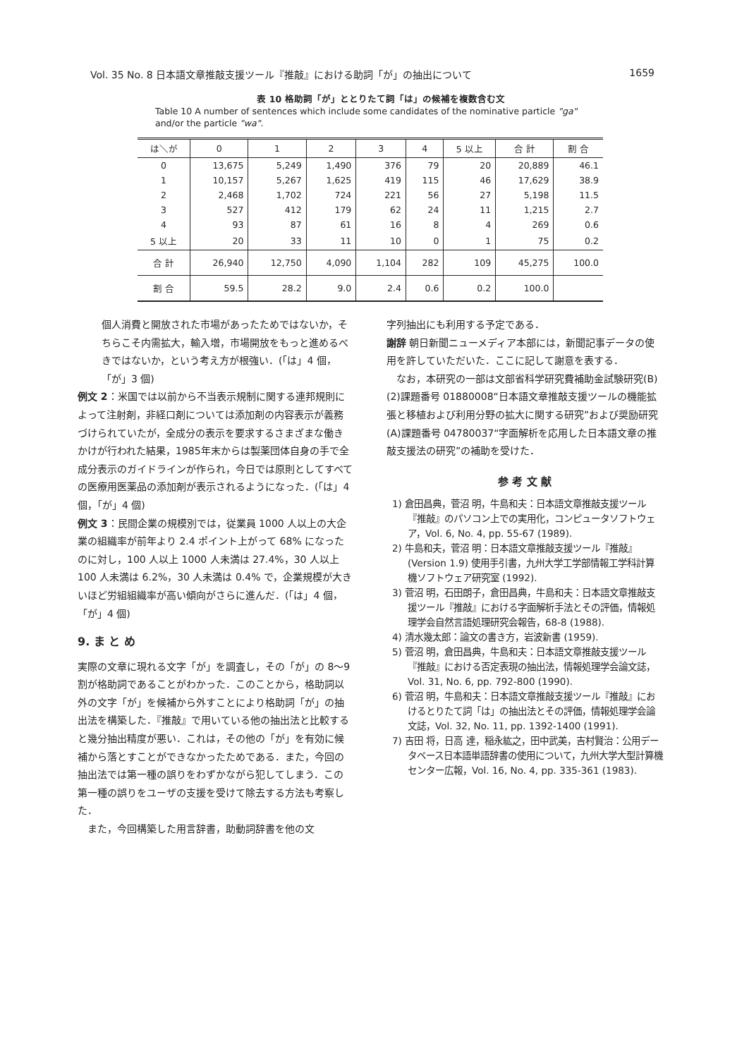Vol. 35 No. 8 日本語文章推敲支援ツール『推敲』における助詞「が」の抽出について 1659
表 10 格助詞「が」ととりたて詞「は」の候補を複数含む文
Table 10 A number of sentences which include some candidates of the nominative particle "ga" and/or the particle "wa".
| は＼が | 0 | 1 | 2 | 3 | 4 | 5 以上 | 合 計 | 割 合 |
| --- | --- | --- | --- | --- | --- | --- | --- | --- |
| 0 | 13,675 | 5,249 | 1,490 | 376 | 79 | 20 | 20,889 | 46.1 |
| 1 | 10,157 | 5,267 | 1,625 | 419 | 115 | 46 | 17,629 | 38.9 |
| 2 | 2,468 | 1,702 | 724 | 221 | 56 | 27 | 5,198 | 11.5 |
| 3 | 527 | 412 | 179 | 62 | 24 | 11 | 1,215 | 2.7 |
| 4 | 93 | 87 | 61 | 16 | 8 | 4 | 269 | 0.6 |
| 5 以上 | 20 | 33 | 11 | 10 | 0 | 1 | 75 | 0.2 |
| 合 計 | 26,940 | 12,750 | 4,090 | 1,104 | 282 | 109 | 45,275 | 100.0 |
| 割 合 | 59.5 | 28.2 | 9.0 | 2.4 | 0.6 | 0.2 | 100.0 | |
個人消費と開放された市場があったためではないか，そちらこそ内需拡大，輸入増，市場開放をもっと進めるべきではないか，という考え方が根強い．(「は」4 個，「が」3 個)
例文 2：米国では以前から不当表示規制に関する連邦規則によって注射剤，非経口剤については添加剤の内容表示が義務づけられていたが，全成分の表示を要求するさまざまな働きかけが行われた結果，1985年末からは製薬団体自身の手で全成分表示のガイドラインが作られ，今日では原則としてすべての医療用医薬品の添加剤が表示されるようになった．(「は」4 個，「が」4 個)
例文 3：民間企業の規模別では，従業員 1000 人以上の大企業の組織率が前年より 2.4 ポイント上がって 68% になったのに対し，100 人以上 1000 人未満は 27.4%，30 人以上 100 人未満は 6.2%，30 人未満は 0.4% で，企業規模が大きいほど労組組織率が高い傾向がさらに進んだ．(「は」4 個，「が」4 個)
9. ま と め
実際の文章に現れる文字「が」を調査し，その「が」の 8～9 割が格助詞であることがわかった．このことから，格助詞以外の文字「が」を候補から外すことにより格助詞「が」の抽出法を構築した．『推敲』で用いている他の抽出法と比較すると幾分抽出精度が悪い．これは，その他の「が」を有効に候補から落とすことができなかったためである．また，今回の抽出法では第一種の誤りをわずかながら犯してしまう．この第一種の誤りをユーザの支援を受けて除去する方法も考察した．
　また，今回構築した用言辞書，助動詞辞書を他の文
字列抽出にも利用する予定である．
謝辞 朝日新聞ニューメディア本部には，新聞記事データの使用を許していただいた．ここに記して謝意を表する．
　なお，本研究の一部は文部省科学研究費補助金試験研究(B)(2)課題番号 01880008“日本語文章推敲支援ツールの機能拡張と移植および利用分野の拡大に関する研究”および奨励研究(A)課題番号 04780037“字面解析を応用した日本語文章の推敲支援法の研究”の補助を受けた．
参 考 文 献
1) 倉田昌典，菅沼 明，牛島和夫：日本語文章推敲支援ツール『推敲』のパソコン上での実用化，コンピュータソフトウェア，Vol. 6, No. 4, pp. 55-67 (1989).
2) 牛島和夫，菅沼 明：日本語文章推敲支援ツール『推敲』(Version 1.9) 使用手引書，九州大学工学部情報工学科計算機ソフトウェア研究室 (1992).
3) 菅沼 明，石田朗子，倉田昌典，牛島和夫：日本語文章推敲支援ツール『推敲』における字面解析手法とその評価，情報処理学会自然言語処理研究会報告，68-8 (1988).
4) 清水幾太郎：論文の書き方，岩波新書 (1959).
5) 菅沼 明，倉田昌典，牛島和夫：日本語文章推敲支援ツール『推敲』における否定表現の抽出法，情報処理学会論文誌，Vol. 31, No. 6, pp. 792-800 (1990).
6) 菅沼 明，牛島和夫：日本語文章推敲支援ツール『推敲』におけるとりたて詞「は」の抽出法とその評価，情報処理学会論文誌，Vol. 32, No. 11, pp. 1392-1400 (1991).
7) 吉田 将，日高 達，稲永紘之，田中武美，吉村賢治：公用データベース日本語単語辞書の使用について，九州大学大型計算機センター広報，Vol. 16, No. 4, pp. 335-361 (1983).